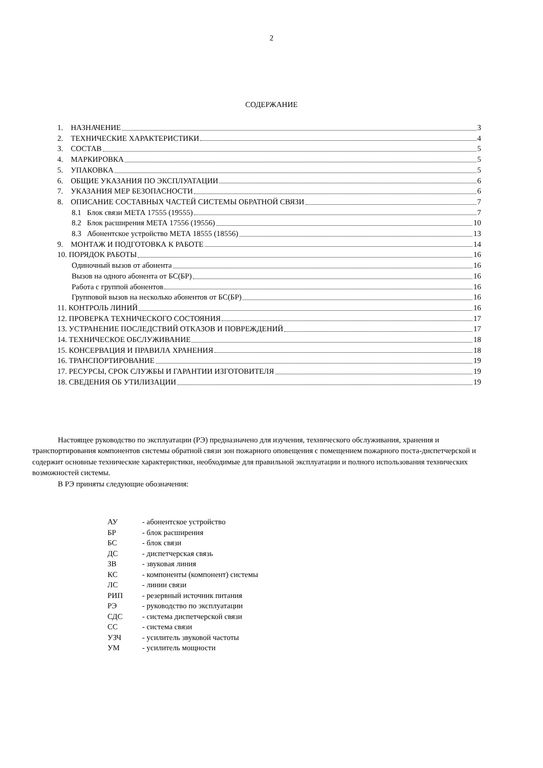2
СОДЕРЖАНИЕ
1. НАЗНАЧЕНИЕ 3
2. ТЕХНИЧЕСКИЕ ХАРАКТЕРИСТИКИ 4
3. СОСТАВ 5
4. МАРКИРОВКА 5
5. УПАКОВКА 5
6. ОБЩИЕ УКАЗАНИЯ ПО ЭКСПЛУАТАЦИИ 6
7. УКАЗАНИЯ МЕР БЕЗОПАСНОСТИ 6
8. ОПИСАНИЕ СОСТАВНЫХ ЧАСТЕЙ СИСТЕМЫ ОБРАТНОЙ СВЯЗИ 7
8.1 Блок связи МЕТА 17555 (19555) 7
8.2 Блок расширения МЕТА 17556 (19556) 10
8.3 Абонентское устройство МЕТА 18555 (18556) 13
9. МОНТАЖ И ПОДГОТОВКА К РАБОТЕ 14
10. ПОРЯДОК РАБОТЫ 16
Одиночный вызов от абонента 16
Вызов на одного абонента от БС(БР) 16
Работа с группой абонентов 16
Групповой вызов на несколько абонентов от БС(БР) 16
11. КОНТРОЛЬ ЛИНИЙ 16
12. ПРОВЕРКА ТЕХНИЧЕСКОГО СОСТОЯНИЯ 17
13. УСТРАНЕНИЕ ПОСЛЕДСТВИЙ ОТКАЗОВ И ПОВРЕЖДЕНИЙ 17
14. ТЕХНИЧЕСКОЕ ОБСЛУЖИВАНИЕ 18
15. КОНСЕРВАЦИЯ И ПРАВИЛА ХРАНЕНИЯ 18
16. ТРАНСПОРТИРОВАНИЕ 19
17. РЕСУРСЫ, СРОК СЛУЖБЫ И ГАРАНТИИ ИЗГОТОВИТЕЛЯ 19
18. СВЕДЕНИЯ ОБ УТИЛИЗАЦИИ 19
Настоящее руководство по эксплуатации (РЭ) предназначено для изучения, технического обслуживания, хранения и транспортирования компонентов системы обратной связи зон пожарного оповещения с помещением пожарного поста-диспетчерской и содержит основные технические характеристики, необходимые для правильной эксплуатации и полного использования технических возможностей системы.
В РЭ приняты следующие обозначения:
АУ - абонентское устройство
БР - блок расширения
БС - блок связи
ДС - диспетчерская связь
ЗВ - звуковая линия
КС - компоненты (компонент) системы
ЛС - линии связи
РИП - резервный источник питания
РЭ - руководство по эксплуатации
СДС - система диспетчерской связи
СС - система связи
УЗЧ - усилитель звуковой частоты
УМ - усилитель мощности